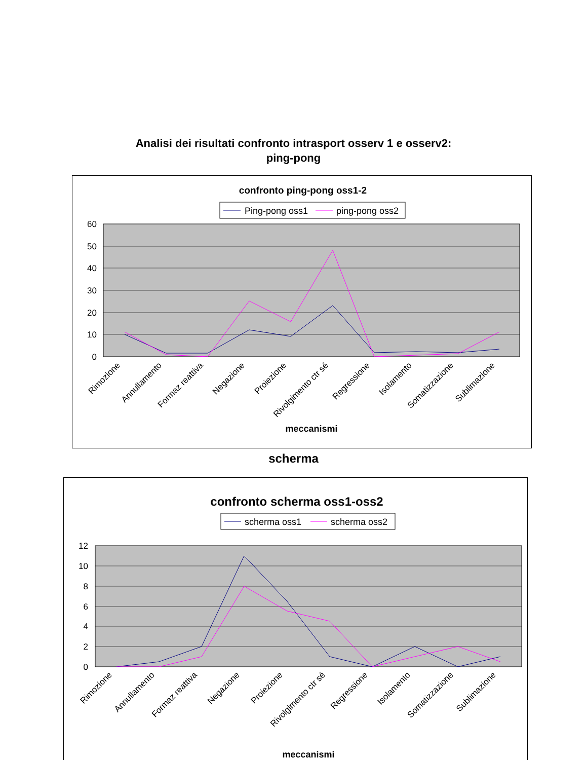Analisi dei risultati confronto intrasport osserv 1 e osserv2:
ping-pong
confronto ping-pong oss1-2
Ping-pong oss1
ping-pong oss2
60
50
40
30
20
10
0
Rimozione
Annullamento
Formaz reattiva
Negazione
Proiezione
Rivolgimento ctr sé
Regressione
Isolamento
Somatizzazione
Sublimazione
meccanismi
scherma
confronto scherma oss1-oss2
scherma oss1
scherma oss2
12
10
8
6
4
2
0
Rimozione
Annullamento
Formaz reattiva
Negazione
Proiezione
Rivolgimento ctr sé
Regressione
Isolamento
Somatizzazione
Sublimazione
meccanismi